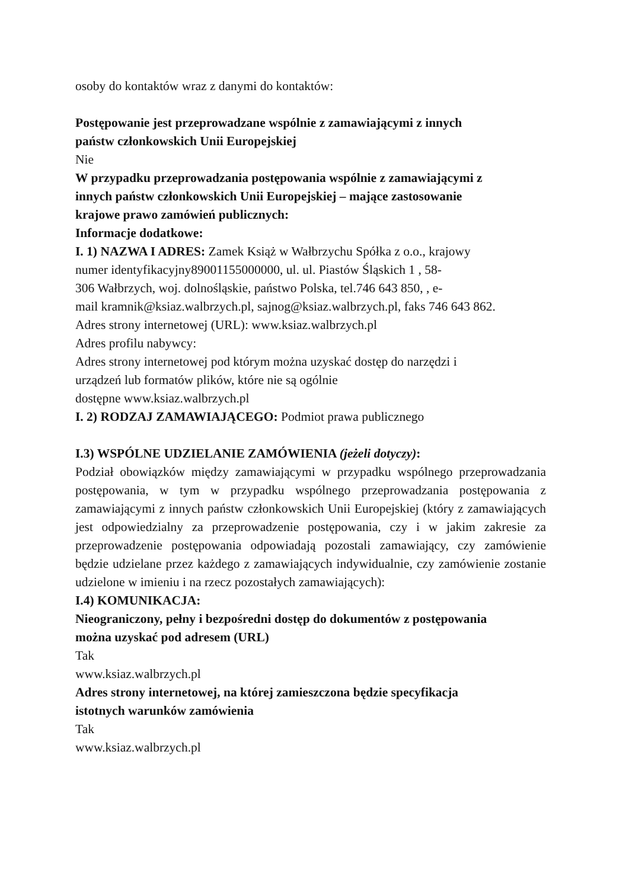osoby do kontaktów wraz z danymi do kontaktów:
Postępowanie jest przeprowadzane wspólnie z zamawiającymi z innych
państw członkowskich Unii Europejskiej
Nie
W przypadku przeprowadzania postępowania wspólnie z zamawiającymi z
innych państw członkowskich Unii Europejskiej – mające zastosowanie
krajowe prawo zamówień publicznych:
Informacje dodatkowe:
I. 1) NAZWA I ADRES: Zamek Książ w Wałbrzychu Spółka z o.o., krajowy
numer identyfikacyjny89001155000000, ul. ul. Piastów Śląskich 1 , 58-
306 Wałbrzych, woj. dolnośląskie, państwo Polska, tel.746 643 850, , e-
mail kramnik@ksiaz.walbrzych.pl, sajnog@ksiaz.walbrzych.pl, faks 746 643 862.
Adres strony internetowej (URL): www.ksiaz.walbrzych.pl
Adres profilu nabywcy:
Adres strony internetowej pod którym można uzyskać dostęp do narzędzi i
urządzeń lub formatów plików, które nie są ogólnie
dostępne www.ksiaz.walbrzych.pl
I. 2) RODZAJ ZAMAWIAJĄCEGO: Podmiot prawa publicznego
I.3) WSPÓLNE UDZIELANIE ZAMÓWIENIA (jeżeli dotyczy):
Podział obowiązków między zamawiającymi w przypadku wspólnego przeprowadzania postępowania, w tym w przypadku wspólnego przeprowadzania postępowania z zamawiającymi z innych państw członkowskich Unii Europejskiej (który z zamawiających jest odpowiedzialny za przeprowadzenie postępowania, czy i w jakim zakresie za przeprowadzenie postępowania odpowiadają pozostali zamawiający, czy zamówienie będzie udzielane przez każdego z zamawiających indywidualnie, czy zamówienie zostanie udzielone w imieniu i na rzecz pozostałych zamawiających):
I.4) KOMUNIKACJA:
Nieograniczony, pełny i bezpośredni dostęp do dokumentów z postępowania
można uzyskać pod adresem (URL)
Tak
www.ksiaz.walbrzych.pl
Adres strony internetowej, na której zamieszczona będzie specyfikacja
istotnych warunków zamówienia
Tak
www.ksiaz.walbrzych.pl